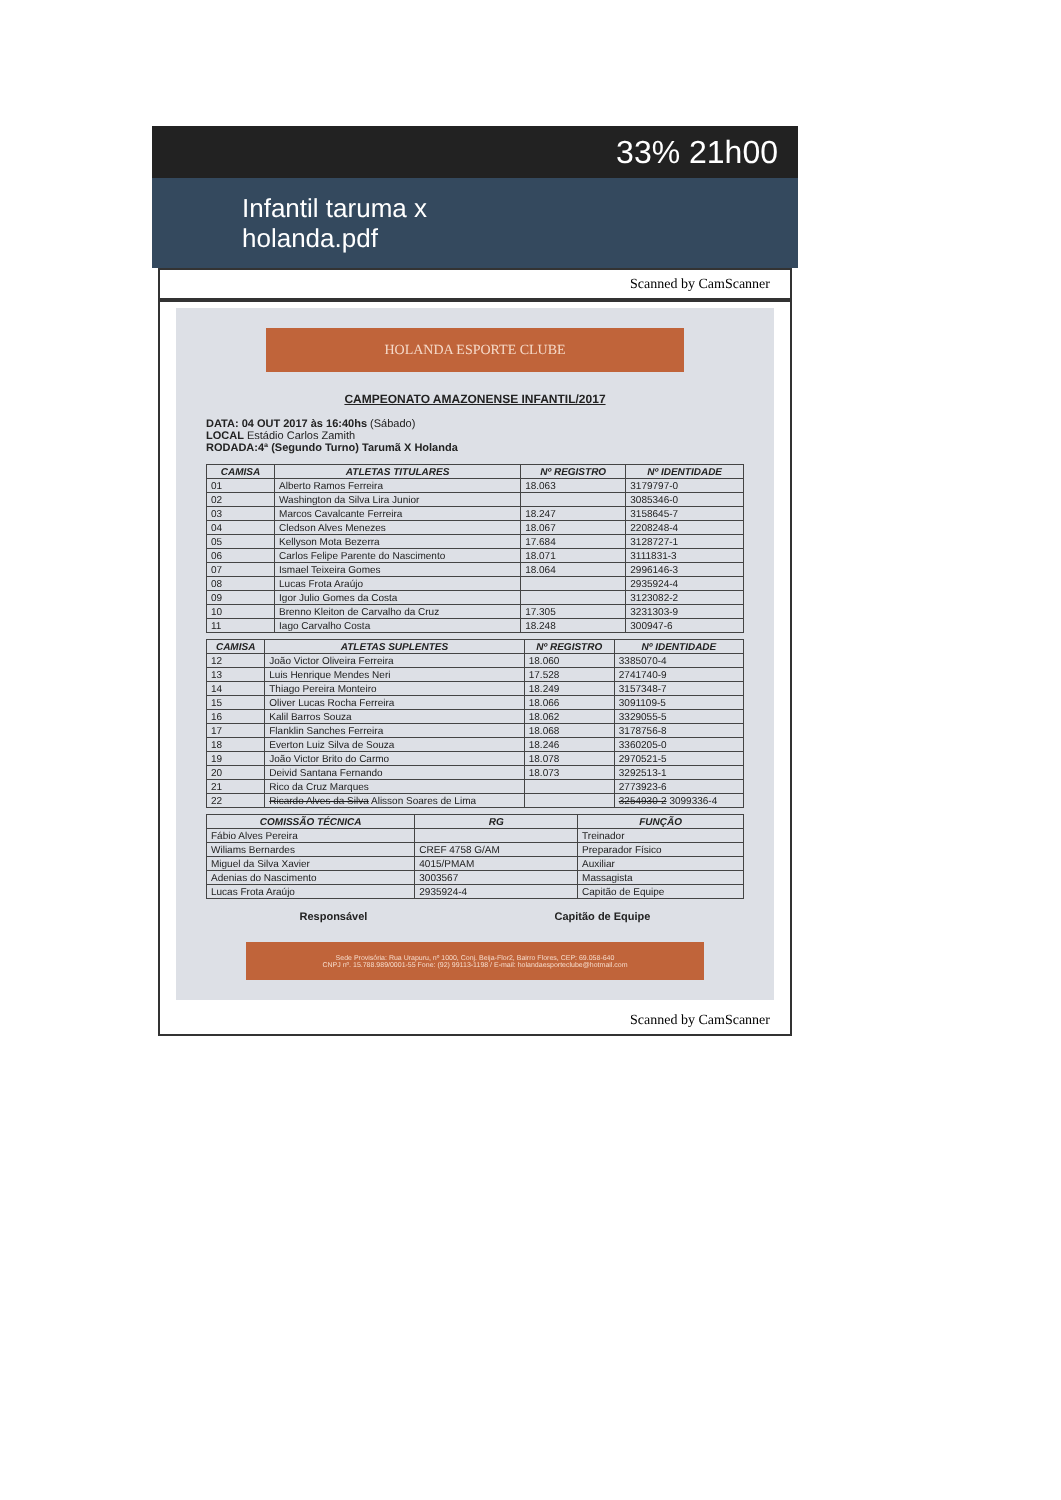33% 21h00
Infantil taruma x
holanda.pdf
Scanned by CamScanner
HOLANDA ESPORTE CLUBE
CAMPEONATO AMAZONENSE INFANTIL/2017
DATA: 04 OUT 2017 às 16:40hs (Sábado)
LOCAL Estádio Carlos Zamith
RODADA:4ª (Segundo Turno) Tarumã X Holanda
| CAMISA | ATLETAS TITULARES | Nº REGISTRO | Nº IDENTIDADE |
| --- | --- | --- | --- |
| 01 | Alberto Ramos Ferreira | 18.063 | 3179797-0 |
| 02 | Washington da Silva Lira Junior | | 3085346-0 |
| 03 | Marcos Cavalcante Ferreira | 18.247 | 3158645-7 |
| 04 | Cledson Alves Menezes | 18.067 | 2208248-4 |
| 05 | Kellyson Mota Bezerra | 17.684 | 3128727-1 |
| 06 | Carlos Felipe Parente do Nascimento | 18.071 | 3111831-3 |
| 07 | Ismael Teixeira Gomes | 18.064 | 2996146-3 |
| 08 | Lucas Frota Araújo | | 2935924-4 |
| 09 | Igor Julio Gomes da Costa | | 3123082-2 |
| 10 | Brenno Kleiton de Carvalho da Cruz | 17.305 | 3231303-9 |
| 11 | Iago Carvalho Costa | 18.248 | 300947-6 |
| CAMISA | ATLETAS SUPLENTES | Nº REGISTRO | Nº IDENTIDADE |
| --- | --- | --- | --- |
| 12 | João Victor Oliveira Ferreira | 18.060 | 3385070-4 |
| 13 | Luis Henrique Mendes Neri | 17.528 | 2741740-9 |
| 14 | Thiago Pereira Monteiro | 18.249 | 3157348-7 |
| 15 | Oliver Lucas Rocha Ferreira | 18.066 | 3091109-5 |
| 16 | Kalil Barros Souza | 18.062 | 3329055-5 |
| 17 | Flanklin Sanches Ferreira | 18.068 | 3178756-8 |
| 18 | Everton Luiz Silva de Souza | 18.246 | 3360205-0 |
| 19 | João Victor Brito do Carmo | 18.078 | 2970521-5 |
| 20 | Deivid Santana Fernando | 18.073 | 3292513-1 |
| 21 | Rico da Cruz Marques | | 2773923-6 |
| 22 | Ricardo Alves da Silva Alisson Soares de Lima | | 3254930-2 3099336-4 |
| COMISSÃO TÉCNICA | RG | FUNÇÃO |
| --- | --- | --- |
| Fábio Alves Pereira | | Treinador |
| Wiliams Bernardes | CREF 4758 G/AM | Preparador Físico |
| Miguel da Silva Xavier | 4015/PMAM | Auxiliar |
| Adenias do Nascimento | 3003567 | Massagista |
| Lucas Frota Araújo | 2935924-4 | Capitão de Equipe |
Responsável Capitão de Equipe
Sede Provisória: Rua Urapuru, nº 1000, Conj. Beija-Flor2, Bairro Flores, CEP: 69.058-640
CNPJ nº. 15.788.989/0001-55 Fone: (92) 99113-1198 / E-mail: holandaesporteclube@hotmail.com
Scanned by CamScanner